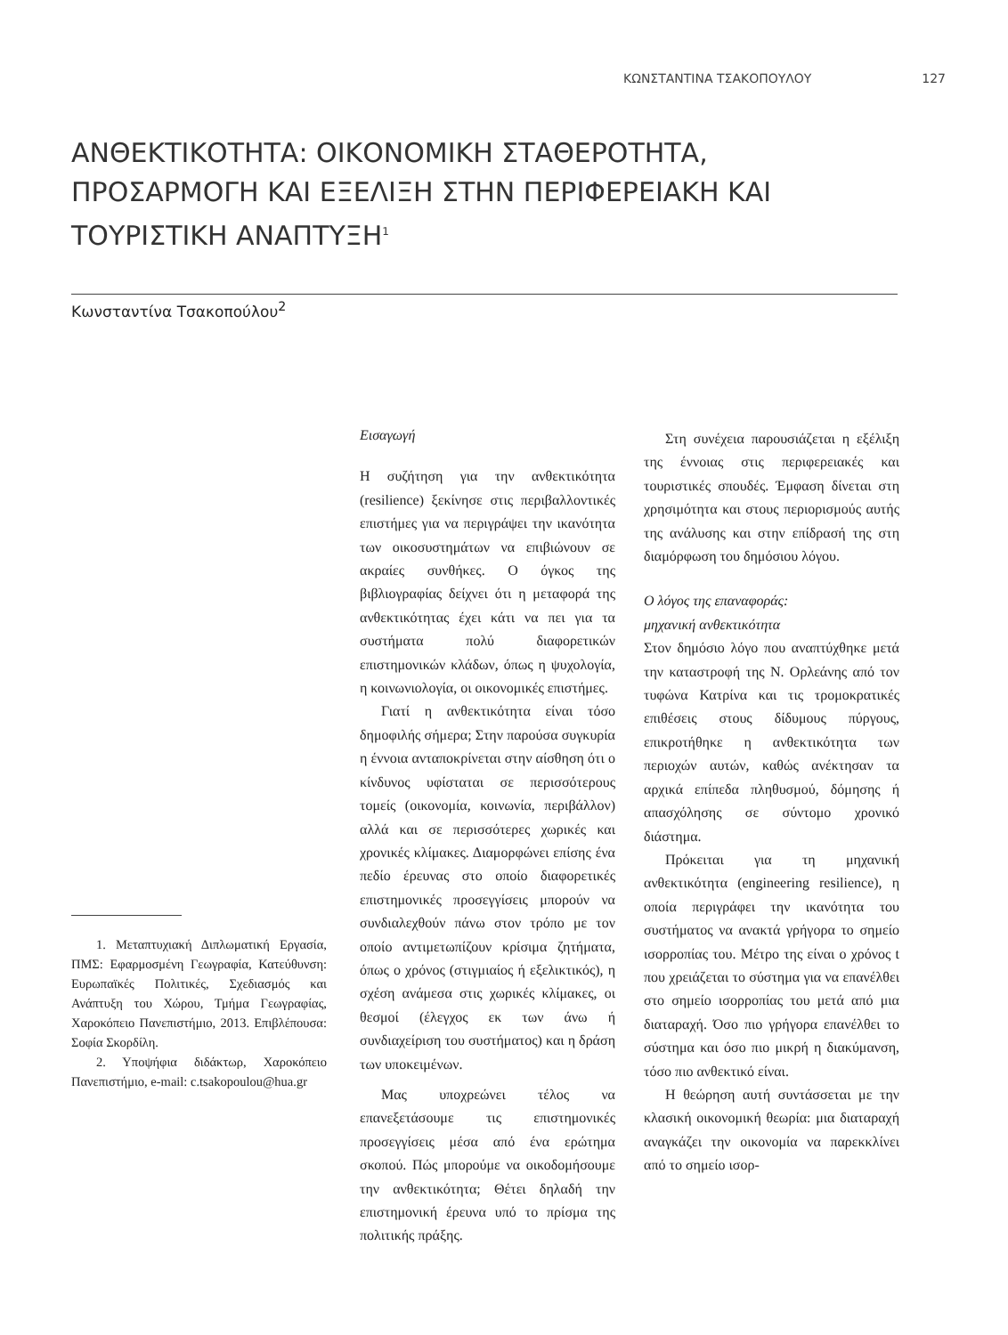ΚΩΝΣΤΑΝΤΙΝΑ ΤΣΑΚΟΠΟΥΛΟΥ 127
ΑΝΘΕΚΤΙΚΟΤΗΤΑ: ΟΙΚΟΝΟΜΙΚΗ ΣΤΑΘΕΡΟΤΗΤΑ, ΠΡΟΣΑΡΜΟΓΗ ΚΑΙ ΕΞΕΛΙΞΗ ΣΤΗΝ ΠΕΡΙΦΕΡΕΙΑΚΗ ΚΑΙ ΤΟΥΡΙΣΤΙΚΗ ΑΝΑΠΤΥΞΗ<sup>1</sup>
Κωνσταντίνα Τσακοπούλου<sup>2</sup>
1. Μεταπτυχιακή Διπλωματική Εργασία, ΠΜΣ: Εφαρμοσμένη Γεωγραφία, Κατεύθυνση: Ευρωπαϊκές Πολιτικές, Σχεδιασμός και Ανάπτυξη του Χώρου, Τμήμα Γεωγραφίας, Χαροκόπειο Πανεπιστήμιο, 2013. Επιβλέπουσα: Σοφία Σκορδίλη.
2. Υποψήφια διδάκτωρ, Χαροκόπειο Πανεπιστήμιο, e-mail: c.tsakopoulou@hua.gr
Εισαγωγή
Η συζήτηση για την ανθεκτικότητα (resilience) ξεκίνησε στις περιβαλλοντικές επιστήμες για να περιγράψει την ικανότητα των οικοσυστημάτων να επιβιώνουν σε ακραίες συνθήκες. Ο όγκος της βιβλιογραφίας δείχνει ότι η μεταφορά της ανθεκτικότητας έχει κάτι να πει για τα συστήματα πολύ διαφορετικών επιστημονικών κλάδων, όπως η ψυχολογία, η κοινωνιολογία, οι οικονομικές επιστήμες.
Γιατί η ανθεκτικότητα είναι τόσο δημοφιλής σήμερα; Στην παρούσα συγκυρία η έννοια ανταποκρίνεται στην αίσθηση ότι ο κίνδυνος υφίσταται σε περισσότερους τομείς (οικονομία, κοινωνία, περιβάλλον) αλλά και σε περισσότερες χωρικές και χρονικές κλίμακες. Διαμορφώνει επίσης ένα πεδίο έρευνας στο οποίο διαφορετικές επιστημονικές προσεγγίσεις μπορούν να συνδιαλεχθούν πάνω στον τρόπο με τον οποίο αντιμετωπίζουν κρίσιμα ζητήματα, όπως ο χρόνος (στιγμιαίος ή εξελικτικός), η σχέση ανάμεσα στις χωρικές κλίμακες, οι θεσμοί (έλεγχος εκ των άνω ή συνδιαχείριση του συστήματος) και η δράση των υποκειμένων.
Μας υποχρεώνει τέλος να επανεξετάσουμε τις επιστημονικές προσεγγίσεις μέσα από ένα ερώτημα σκοπού. Πώς μπορούμε να οικοδομήσουμε την ανθεκτικότητα; Θέτει δηλαδή την επιστημονική έρευνα υπό το πρίσμα της πολιτικής πράξης.
Στη συνέχεια παρουσιάζεται η εξέλιξη της έννοιας στις περιφερειακές και τουριστικές σπουδές. Έμφαση δίνεται στη χρησιμότητα και στους περιορισμούς αυτής της ανάλυσης και στην επίδρασή της στη διαμόρφωση του δημόσιου λόγου.
Ο λόγος της επαναφοράς:
μηχανική ανθεκτικότητα
Στον δημόσιο λόγο που αναπτύχθηκε μετά την καταστροφή της Ν. Ορλεάνης από τον τυφώνα Κατρίνα και τις τρομοκρατικές επιθέσεις στους δίδυμους πύργους, επικροτήθηκε η ανθεκτικότητα των περιοχών αυτών, καθώς ανέκτησαν τα αρχικά επίπεδα πληθυσμού, δόμησης ή απασχόλησης σε σύντομο χρονικό διάστημα.
Πρόκειται για τη μηχανική ανθεκτικότητα (engineering resilience), η οποία περιγράφει την ικανότητα του συστήματος να ανακτά γρήγορα το σημείο ισορροπίας του. Μέτρο της είναι ο χρόνος t που χρειάζεται το σύστημα για να επανέλθει στο σημείο ισορροπίας του μετά από μια διαταραχή. Όσο πιο γρήγορα επανέλθει το σύστημα και όσο πιο μικρή η διακύμανση, τόσο πιο ανθεκτικό είναι.
Η θεώρηση αυτή συντάσσεται με την κλασική οικονομική θεωρία: μια διαταραχή αναγκάζει την οικονομία να παρεκκλίνει από το σημείο ισορ-